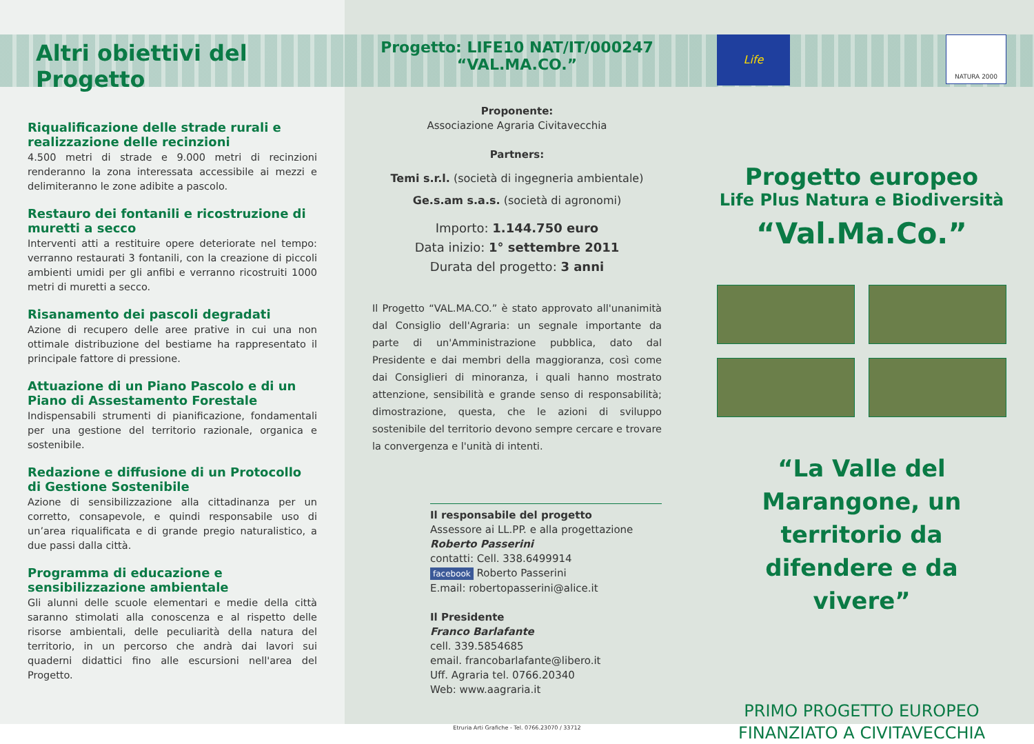Altri obiettivi del Progetto
Riqualificazione delle strade rurali e realizzazione delle recinzioni
4.500 metri di strade e 9.000 metri di recinzioni renderanno la zona interessata accessibile ai mezzi e delimiteranno le zone adibite a pascolo.
Restauro dei fontanili e ricostruzione di muretti a secco
Interventi atti a restituire opere deteriorate nel tempo: verranno restaurati 3 fontanili, con la creazione di piccoli ambienti umidi per gli anfibi e verranno ricostruiti 1000 metri di muretti a secco.
Risanamento dei pascoli degradati
Azione di recupero delle aree prative in cui una non ottimale distribuzione del bestiame ha rappresentato il principale fattore di pressione.
Attuazione di un Piano Pascolo e di un Piano di Assestamento Forestale
Indispensabili strumenti di pianificazione, fondamentali per una gestione del territorio razionale, organica e sostenibile.
Redazione e diffusione di un Protocollo di Gestione Sostenibile
Azione di sensibilizzazione alla cittadinanza per un corretto, consapevole, e quindi responsabile uso di un’area riqualificata e di grande pregio naturalistico, a due passi dalla città.
Programma di educazione e sensibilizzazione ambientale
Gli alunni delle scuole elementari e medie della città saranno stimolati alla conoscenza e al rispetto delle risorse ambientali, delle peculiarità della natura del territorio, in un percorso che andrà dai lavori sui quaderni didattici fino alle escursioni nell'area del Progetto.
Progetto: LIFE10 NAT/IT/000247
“VAL.MA.CO.”
Proponente:
Associazione Agraria Civitavecchia
Partners:
Temi s.r.l. (società di ingegneria ambientale)
Ge.s.am s.a.s. (società di agronomi)
Importo: 1.144.750 euro
Data inizio: 1° settembre 2011
Durata del progetto: 3 anni
Il Progetto “VAL.MA.CO.” è stato approvato all'unanimità dal Consiglio dell'Agraria: un segnale importante da parte di un'Amministrazione pubblica, dato dal Presidente e dai membri della maggioranza, così come dai Consiglieri di minoranza, i quali hanno mostrato attenzione, sensibilità e grande senso di responsabilità; dimostrazione, questa, che le azioni di sviluppo sostenibile del territorio devono sempre cercare e trovare la convergenza e l'unità di intenti.
Il responsabile del progetto
Assessore ai LL.PP. e alla progettazione
Roberto Passerini
contatti: Cell. 338.6499914
facebook Roberto Passerini
E.mail: robertopasserini@alice.it
Il Presidente
Franco Barlafante
cell. 339.5854685
email. francobarlafante@libero.it
Uff. Agraria tel. 0766.20340
Web: www.aagraria.it
Etruria Arti Grafiche - Tel. 0766.23070 / 33712
Life
NATURA 2000
Progetto europeo
Life Plus Natura e Biodiversità
“Val.Ma.Co.”
“La Valle del Marangone, un territorio da difendere e da vivere”
PRIMO PROGETTO EUROPEO
FINANZIATO A CIVITAVECCHIA